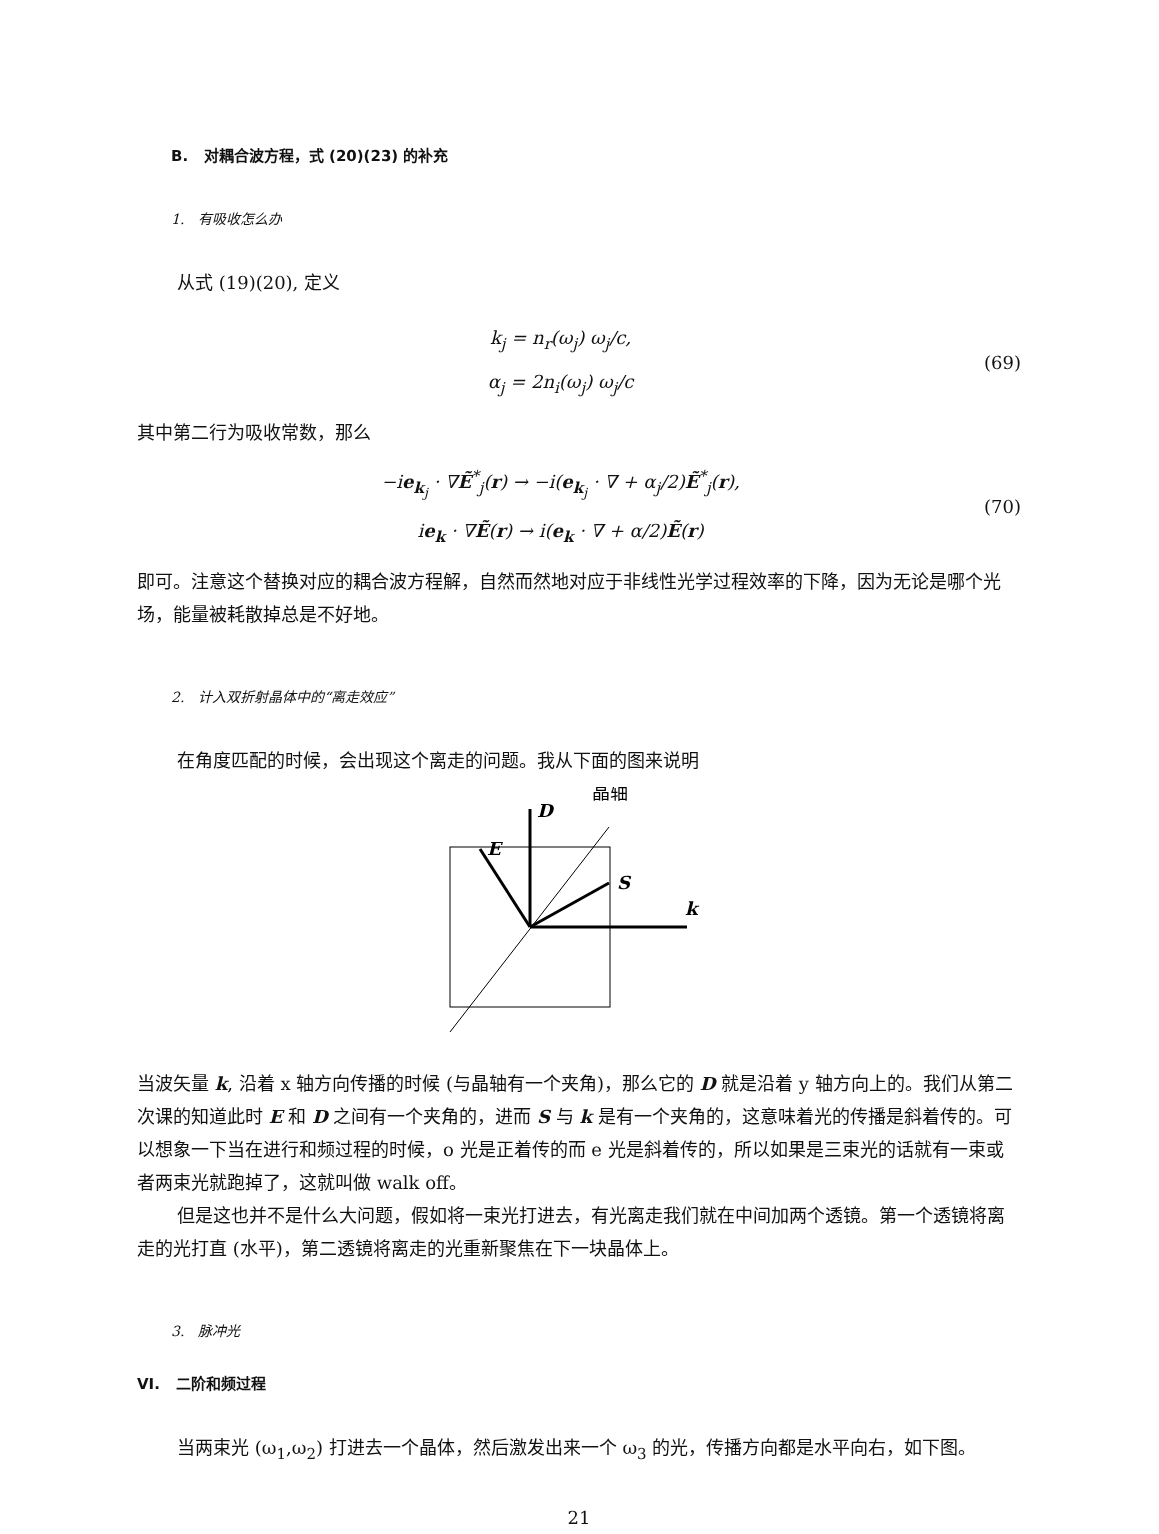B. 对耦合波方程，式 (20)(23) 的补充
1. 有吸收怎么办
从式 (19)(20), 定义
k<sub>j</sub> = n<sub>r</sub>(ω<sub>j</sub>) ω<sub>j</sub>/c,
α<sub>j</sub> = 2n<sub>i</sub>(ω<sub>j</sub>) ω<sub>j</sub>/c
(69)
其中第二行为吸收常数，那么
−ie<sub>k<sub>j</sub></sub> · ∇Ẽ<sup>*</sup><sub>j</sub>(r) → −i(e<sub>k<sub>j</sub></sub> · ∇ + α<sub>j</sub>/2)Ẽ<sup>*</sup><sub>j</sub>(r),
ie<sub>k</sub> · ∇Ẽ(r) → i(e<sub>k</sub> · ∇ + α/2)Ẽ(r)
(70)
即可。注意这个替换对应的耦合波方程解，自然而然地对应于非线性光学过程效率的下降，因为无论是哪个光场，能量被耗散掉总是不好地。
2. 计入双折射晶体中的“离走效应”
在角度匹配的时候，会出现这个离走的问题。我从下面的图来说明
D
E
S
k
晶轴
当波矢量 k, 沿着 x 轴方向传播的时候 (与晶轴有一个夹角)，那么它的 D 就是沿着 y 轴方向上的。我们从第二次课的知道此时 E 和 D 之间有一个夹角的，进而 S 与 k 是有一个夹角的，这意味着光的传播是斜着传的。可以想象一下当在进行和频过程的时候，o 光是正着传的而 e 光是斜着传的，所以如果是三束光的话就有一束或者两束光就跑掉了，这就叫做 walk off。
但是这也并不是什么大问题，假如将一束光打进去，有光离走我们就在中间加两个透镜。第一个透镜将离走的光打直 (水平)，第二透镜将离走的光重新聚焦在下一块晶体上。
3. 脉冲光
VI. 二阶和频过程
当两束光 (ω<sub>1</sub>,ω<sub>2</sub>) 打进去一个晶体，然后激发出来一个 ω<sub>3</sub> 的光，传播方向都是水平向右，如下图。
21